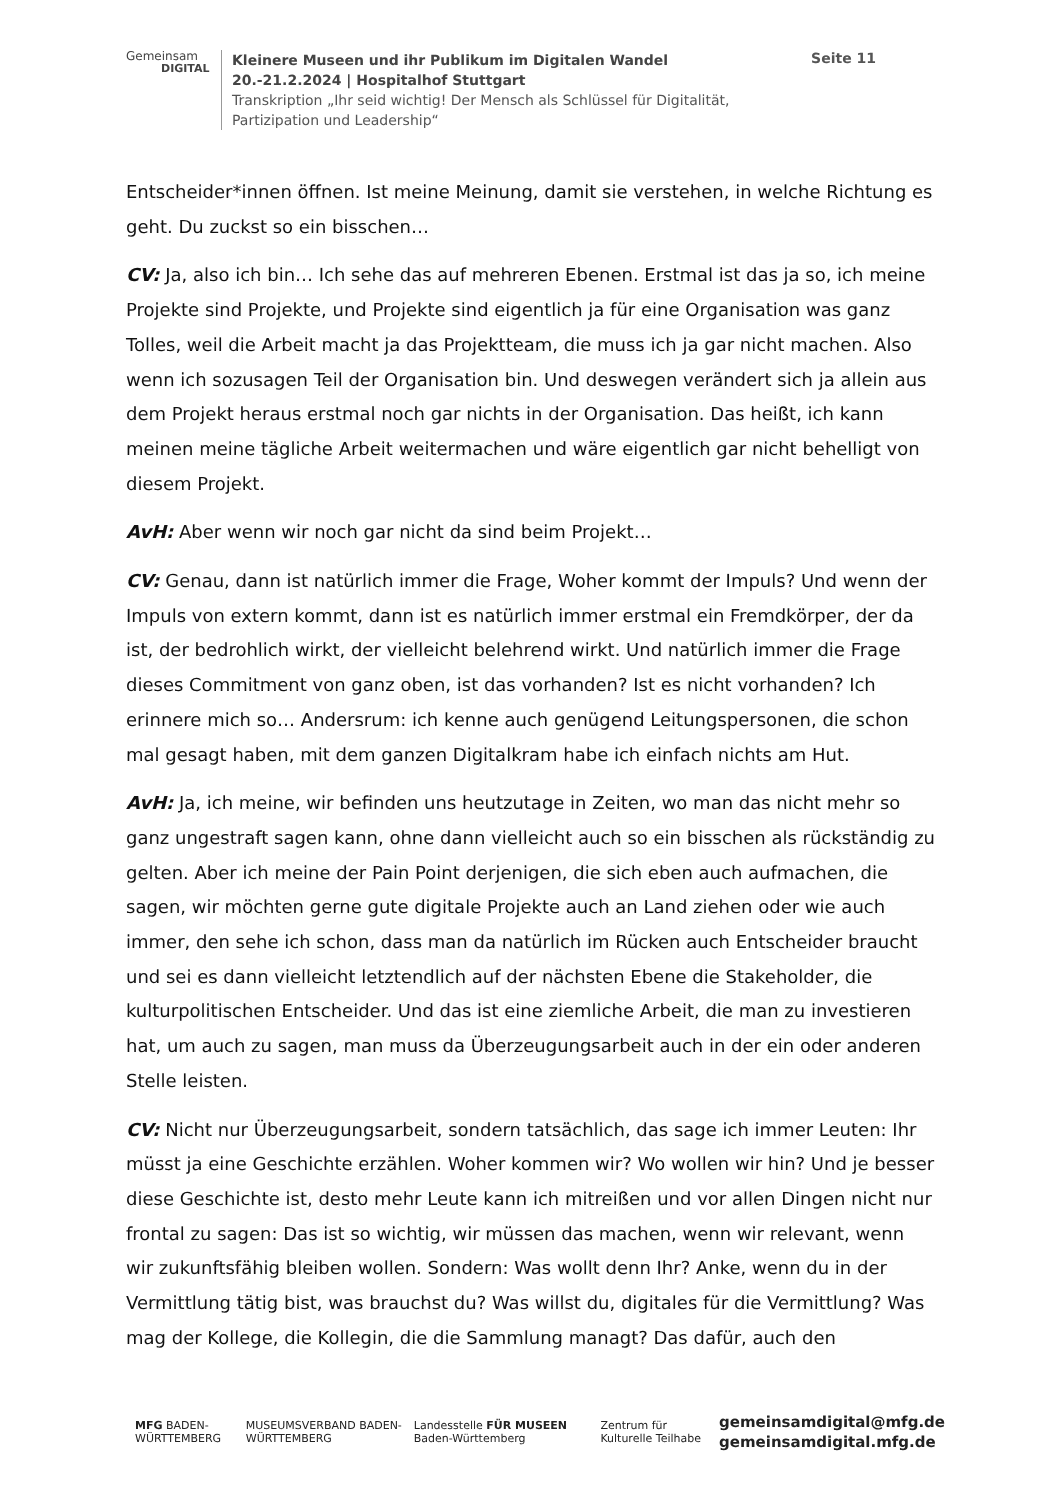Gemeinsam
DIGITAL
Kleinere Museen und ihr Publikum im Digitalen Wandel
20.-21.2.2024 | Hospitalhof Stuttgart
Transkription „Ihr seid wichtig! Der Mensch als Schlüssel für Digitalität, Partizipation und Leadership“
Seite 11
Entscheider*innen öffnen. Ist meine Meinung, damit sie verstehen, in welche Richtung es geht. Du zuckst so ein bisschen…
CV: Ja, also ich bin… Ich sehe das auf mehreren Ebenen. Erstmal ist das ja so, ich meine Projekte sind Projekte, und Projekte sind eigentlich ja für eine Organisation was ganz Tolles, weil die Arbeit macht ja das Projektteam, die muss ich ja gar nicht machen. Also wenn ich sozusagen Teil der Organisation bin. Und deswegen verändert sich ja allein aus dem Projekt heraus erstmal noch gar nichts in der Organisation. Das heißt, ich kann meinen meine tägliche Arbeit weitermachen und wäre eigentlich gar nicht behelligt von diesem Projekt.
AvH: Aber wenn wir noch gar nicht da sind beim Projekt…
CV: Genau, dann ist natürlich immer die Frage, Woher kommt der Impuls? Und wenn der Impuls von extern kommt, dann ist es natürlich immer erstmal ein Fremdkörper, der da ist, der bedrohlich wirkt, der vielleicht belehrend wirkt. Und natürlich immer die Frage dieses Commitment von ganz oben, ist das vorhanden? Ist es nicht vorhanden? Ich erinnere mich so… Andersrum: ich kenne auch genügend Leitungspersonen, die schon mal gesagt haben, mit dem ganzen Digitalkram habe ich einfach nichts am Hut.
AvH: Ja, ich meine, wir befinden uns heutzutage in Zeiten, wo man das nicht mehr so ganz ungestraft sagen kann, ohne dann vielleicht auch so ein bisschen als rückständig zu gelten. Aber ich meine der Pain Point derjenigen, die sich eben auch aufmachen, die sagen, wir möchten gerne gute digitale Projekte auch an Land ziehen oder wie auch immer, den sehe ich schon, dass man da natürlich im Rücken auch Entscheider braucht und sei es dann vielleicht letztendlich auf der nächsten Ebene die Stakeholder, die kulturpolitischen Entscheider. Und das ist eine ziemliche Arbeit, die man zu investieren hat, um auch zu sagen, man muss da Überzeugungsarbeit auch in der ein oder anderen Stelle leisten.
CV: Nicht nur Überzeugungsarbeit, sondern tatsächlich, das sage ich immer Leuten: Ihr müsst ja eine Geschichte erzählen. Woher kommen wir? Wo wollen wir hin? Und je besser diese Geschichte ist, desto mehr Leute kann ich mitreißen und vor allen Dingen nicht nur frontal zu sagen: Das ist so wichtig, wir müssen das machen, wenn wir relevant, wenn wir zukunftsfähig bleiben wollen. Sondern: Was wollt denn Ihr? Anke, wenn du in der Vermittlung tätig bist, was brauchst du? Was willst du, digitales für die Vermittlung? Was mag der Kollege, die Kollegin, die die Sammlung managt? Das dafür, auch den
MFG BADEN-WÜRTTEMBERG
MUSEUMSVERBAND BADEN-WÜRTTEMBERG
Landesstelle FÜR MUSEEN Baden-Württemberg
Zentrum für Kulturelle Teilhabe
gemeinsamdigital@mfg.de
gemeinsamdigital.mfg.de